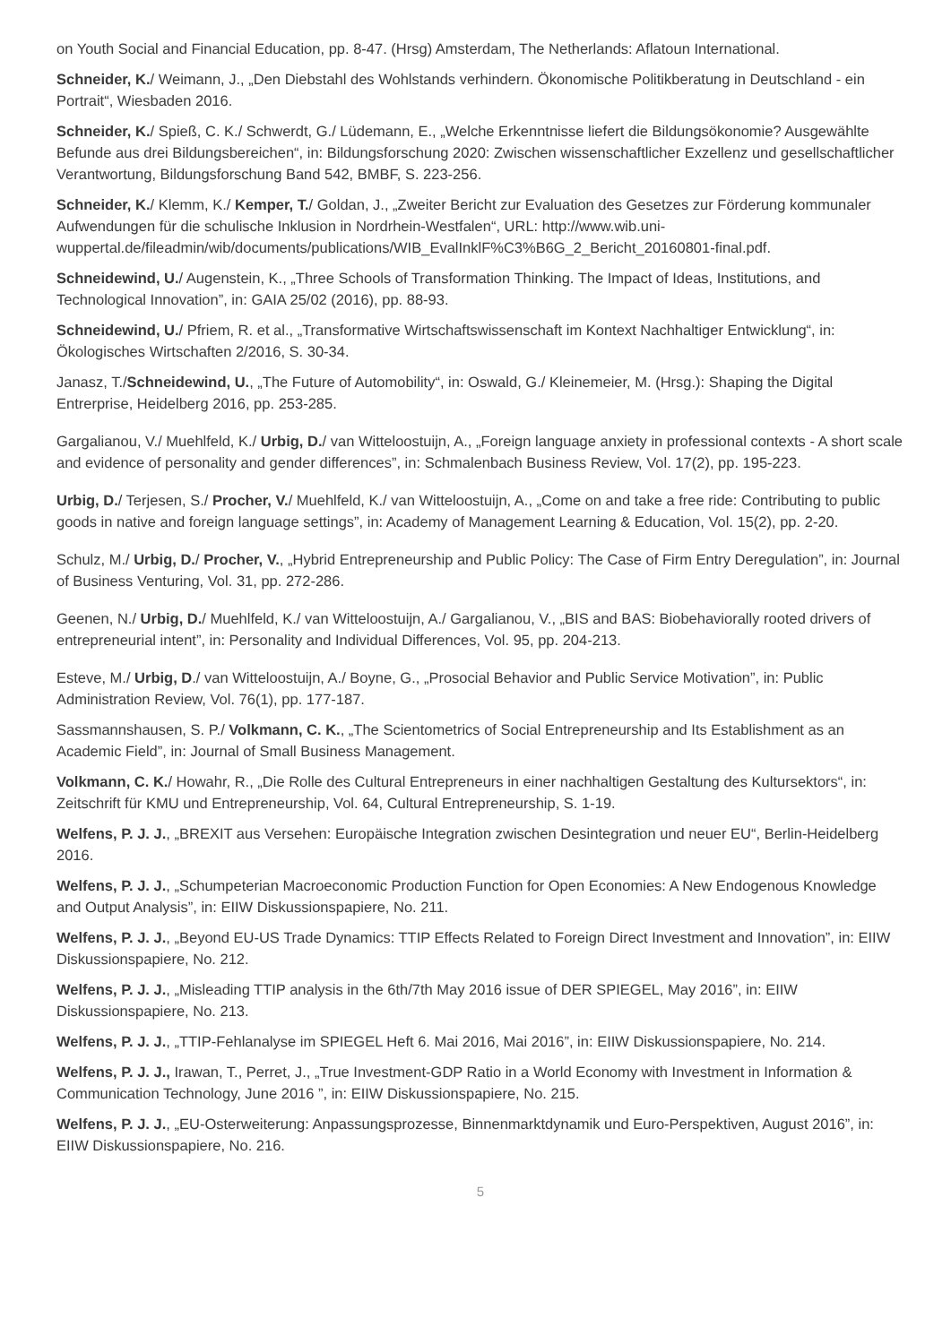on Youth Social and Financial Education, pp. 8-47. (Hrsg) Amsterdam, The Netherlands: Aflatoun International.
Schneider, K./ Weimann, J., „Den Diebstahl des Wohlstands verhindern. Ökonomische Politikberatung in Deutschland - ein Portrait“, Wiesbaden 2016.
Schneider, K./ Spieß, C. K./ Schwerdt, G./ Lüdemann, E., „Welche Erkenntnisse liefert die Bildungsökonomie? Ausgewählte Befunde aus drei Bildungsbereichen“, in: Bildungsforschung 2020: Zwischen wissenschaftlicher Exzellenz und gesellschaftlicher Verantwortung, Bildungsforschung Band 542, BMBF, S. 223-256.
Schneider, K./ Klemm, K./ Kemper, T./ Goldan, J., „Zweiter Bericht zur Evaluation des Gesetzes zur Förderung kommunaler Aufwendungen für die schulische Inklusion in Nordrhein-Westfalen“, URL: http://www.wib.uni-wuppertal.de/fileadmin/wib/documents/publications/WIB_EvalInklF%C3%B6G_2_Bericht_20160801-final.pdf.
Schneidewind, U./ Augenstein, K., „Three Schools of Transformation Thinking. The Impact of Ideas, Institutions, and Technological Innovation”, in: GAIA 25/02 (2016), pp. 88-93.
Schneidewind, U./ Pfriem, R. et al., „Transformative Wirtschaftswissenschaft im Kontext Nachhaltiger Entwicklung“, in: Ökologisches Wirtschaften 2/2016, S. 30-34.
Janasz, T./Schneidewind, U., „The Future of Automobility“, in: Oswald, G./ Kleinemeier, M. (Hrsg.): Shaping the Digital Entrerprise, Heidelberg 2016, pp. 253-285.
Gargalianou, V./ Muehlfeld, K./ Urbig, D./ van Witteloostuijn, A., „Foreign language anxiety in professional contexts - A short scale and evidence of personality and gender differences”, in: Schmalenbach Business Review, Vol. 17(2), pp. 195-223.
Urbig, D./ Terjesen, S./ Procher, V./ Muehlfeld, K./ van Witteloostuijn, A., „Come on and take a free ride: Contributing to public goods in native and foreign language settings”, in: Academy of Management Learning & Education, Vol. 15(2), pp. 2-20.
Schulz, M./ Urbig, D./ Procher, V., „Hybrid Entrepreneurship and Public Policy: The Case of Firm Entry Deregulation”, in: Journal of Business Venturing, Vol. 31, pp. 272-286.
Geenen, N./ Urbig, D./ Muehlfeld, K./ van Witteloostuijn, A./ Gargalianou, V., „BIS and BAS: Biobehaviorally rooted drivers of entrepreneurial intent”, in: Personality and Individual Differences, Vol. 95, pp. 204-213.
Esteve, M./ Urbig, D./ van Witteloostuijn, A./ Boyne, G., „Prosocial Behavior and Public Service Motivation”, in: Public Administration Review, Vol. 76(1), pp. 177-187.
Sassmannshausen, S. P./ Volkmann, C. K., „The Scientometrics of Social Entrepreneurship and Its Establishment as an Academic Field”, in: Journal of Small Business Management.
Volkmann, C. K./ Howahr, R., „Die Rolle des Cultural Entrepreneurs in einer nachhaltigen Gestaltung des Kultursektors“, in: Zeitschrift für KMU und Entrepreneurship, Vol. 64, Cultural Entrepreneurship, S. 1-19.
Welfens, P. J. J., „BREXIT aus Versehen: Europäische Integration zwischen Desintegration und neuer EU“, Berlin-Heidelberg 2016.
Welfens, P. J. J., „Schumpeterian Macroeconomic Production Function for Open Economies: A New Endogenous Knowledge and Output Analysis”, in: EIIW Diskussionspapiere, No. 211.
Welfens, P. J. J., „Beyond EU-US Trade Dynamics: TTIP Effects Related to Foreign Direct Investment and Innovation”, in: EIIW Diskussionspapiere, No. 212.
Welfens, P. J. J., „Misleading TTIP analysis in the 6th/7th May 2016 issue of DER SPIEGEL, May 2016”, in: EIIW Diskussionspapiere, No. 213.
Welfens, P. J. J., „TTIP-Fehlanalyse im SPIEGEL Heft 6. Mai 2016, Mai 2016”, in: EIIW Diskussionspapiere, No. 214.
Welfens, P. J. J., Irawan, T., Perret, J., „True Investment-GDP Ratio in a World Economy with Investment in Information & Communication Technology, June 2016 ”, in: EIIW Diskussionspapiere, No. 215.
Welfens, P. J. J., „EU-Osterweiterung: Anpassungsprozesse, Binnenmarktdynamik und Euro-Perspektiven, August 2016”, in: EIIW Diskussionspapiere, No. 216.
5